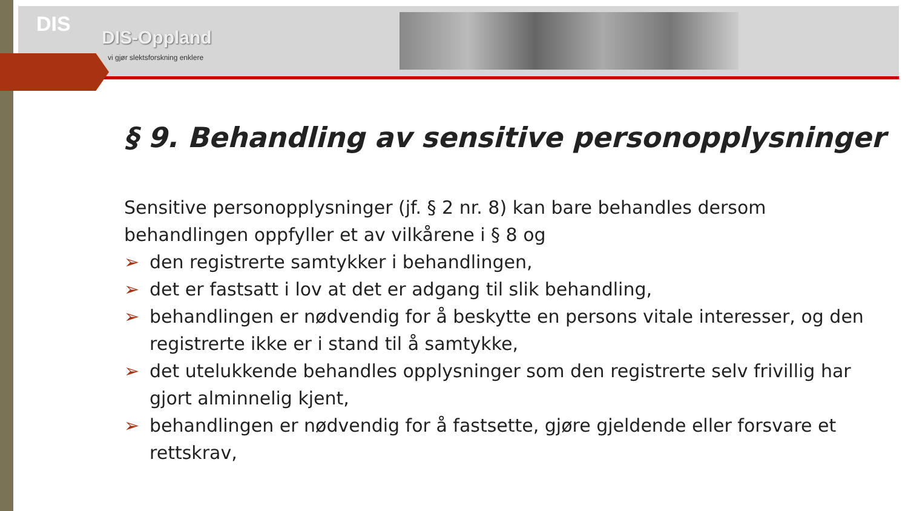DIS
DIS-Oppland
vi gjør slektsforskning enklere
§ 9. Behandling av sensitive personopplysninger
Sensitive personopplysninger (jf. § 2 nr. 8) kan bare behandles dersom behandlingen oppfyller et av vilkårene i § 8 og
➢ den registrerte samtykker i behandlingen,
➢ det er fastsatt i lov at det er adgang til slik behandling,
➢ behandlingen er nødvendig for å beskytte en persons vitale interesser, og den registrerte ikke er i stand til å samtykke,
➢ det utelukkende behandles opplysninger som den registrerte selv frivillig har gjort alminnelig kjent,
➢ behandlingen er nødvendig for å fastsette, gjøre gjeldende eller forsvare et rettskrav,